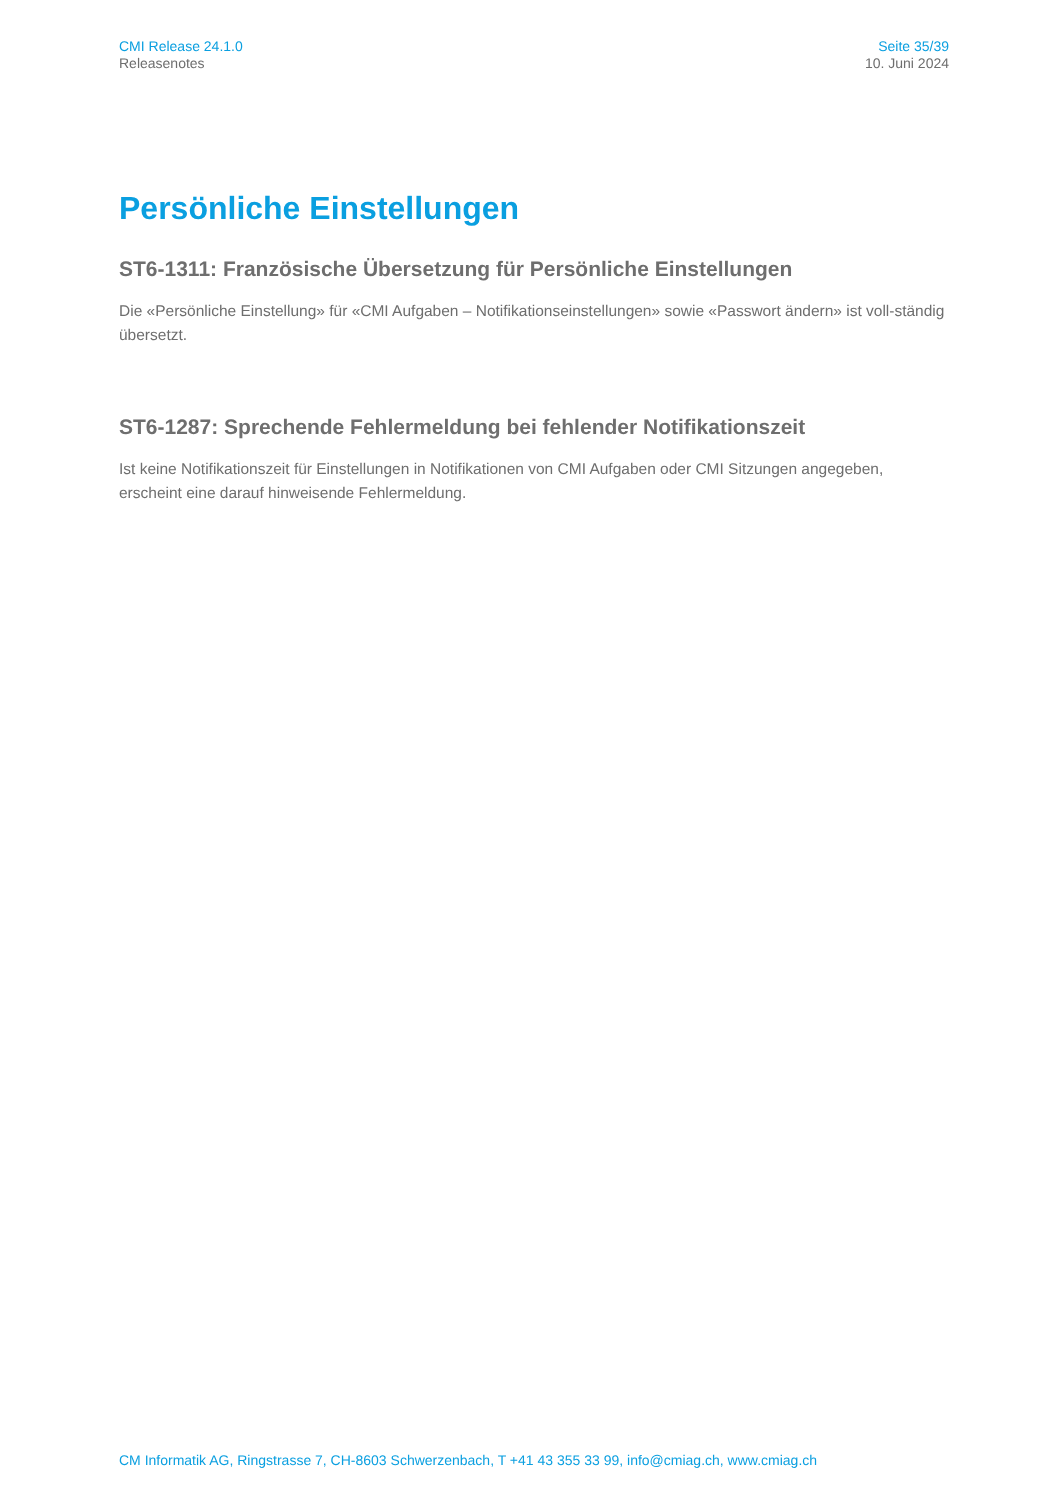CMI Release 24.1.0
Releasenotes
Seite 35/39
10. Juni 2024
Persönliche Einstellungen
ST6-1311: Französische Übersetzung für Persönliche Einstellungen
Die «Persönliche Einstellung» für «CMI Aufgaben – Notifikationseinstellungen» sowie «Passwort ändern» ist voll-ständig übersetzt.
ST6-1287: Sprechende Fehlermeldung bei fehlender Notifikationszeit
Ist keine Notifikationszeit für Einstellungen in Notifikationen von CMI Aufgaben oder CMI Sitzungen angegeben, erscheint eine darauf hinweisende Fehlermeldung.
CM Informatik AG, Ringstrasse 7, CH-8603 Schwerzenbach, T +41 43 355 33 99, info@cmiag.ch, www.cmiag.ch